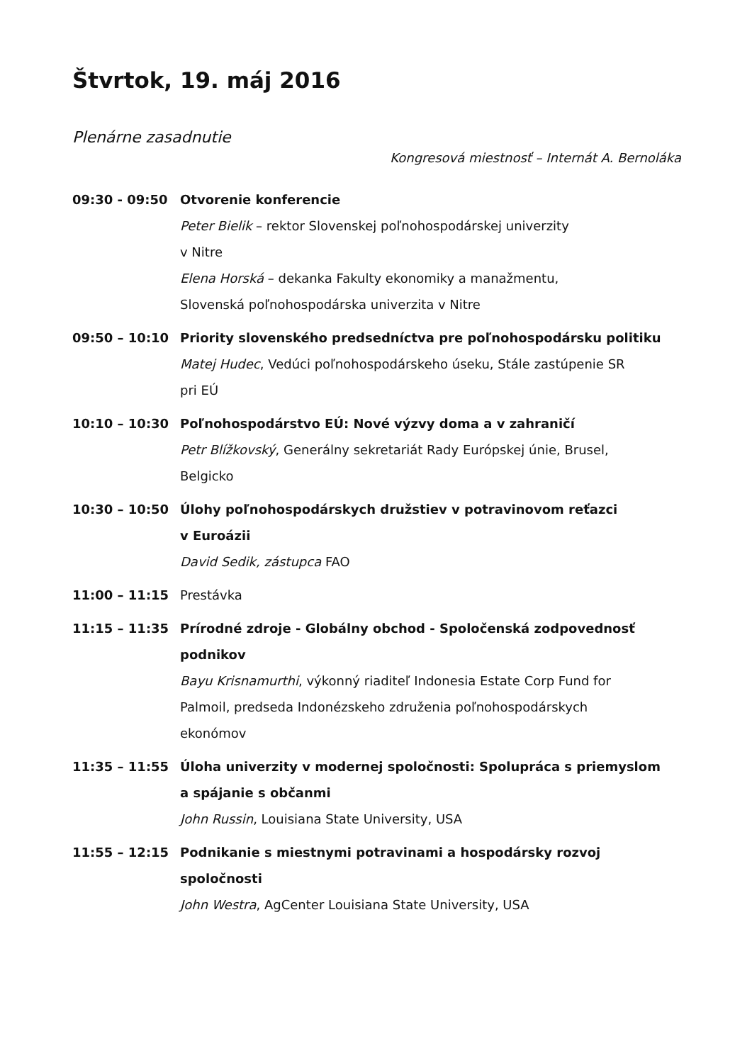Štvrtok, 19. máj 2016
Plenárne zasadnutie
Kongresová miestnosť – Internát A. Bernoláka
09:30 - 09:50 Otvorenie konferencie
Peter Bielik – rektor Slovenskej poľnohospodárskej univerzity
v Nitre
Elena Horská – dekanka Fakulty ekonomiky a manažmentu,
Slovenská poľnohospodárska univerzita v Nitre
09:50 – 10:10 Priority slovenského predsedníctva pre poľnohospodársku politiku
Matej Hudec, Vedúci poľnohospodárskeho úseku, Stále zastúpenie SR
pri EÚ
10:10 – 10:30 Poľnohospodárstvo EÚ: Nové výzvy doma a v zahraničí
Petr Blížkovský, Generálny sekretariát Rady Európskej únie, Brusel,
Belgicko
10:30 – 10:50 Úlohy poľnohospodárskych družstiev v potravinovom reťazci
v Euroázii
David Sedik, zástupca FAO
11:00 – 11:15 Prestávka
11:15 – 11:35 Prírodné zdroje - Globálny obchod - Spoločenská zodpovednosť
podnikov
Bayu Krisnamurthi, výkonný riaditeľ Indonesia Estate Corp Fund for
Palmoil, predseda Indonézskeho združenia poľnohospodárskych
ekonómov
11:35 – 11:55 Úloha univerzity v modernej spoločnosti: Spolupráca s priemyslom
a spájanie s občanmi
John Russin, Louisiana State University, USA
11:55 – 12:15 Podnikanie s miestnymi potravinami a hospodársky rozvoj spoločnosti
John Westra, AgCenter Louisiana State University, USA